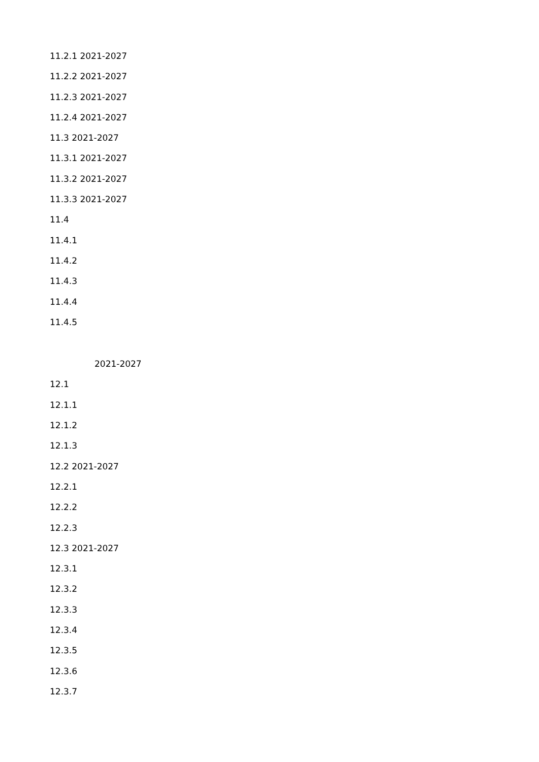11.2.1 2021-2027
11.2.2 2021-2027
11.2.3 2021-2027
11.2.4 2021-2027
11.3 2021-2027
11.3.1 2021-2027
11.3.2 2021-2027
11.3.3 2021-2027
11.4
11.4.1
11.4.2
11.4.3
11.4.4
11.4.5
2021-2027
12.1
12.1.1
12.1.2
12.1.3
12.2 2021-2027
12.2.1
12.2.2
12.2.3
12.3 2021-2027
12.3.1
12.3.2
12.3.3
12.3.4
12.3.5
12.3.6
12.3.7